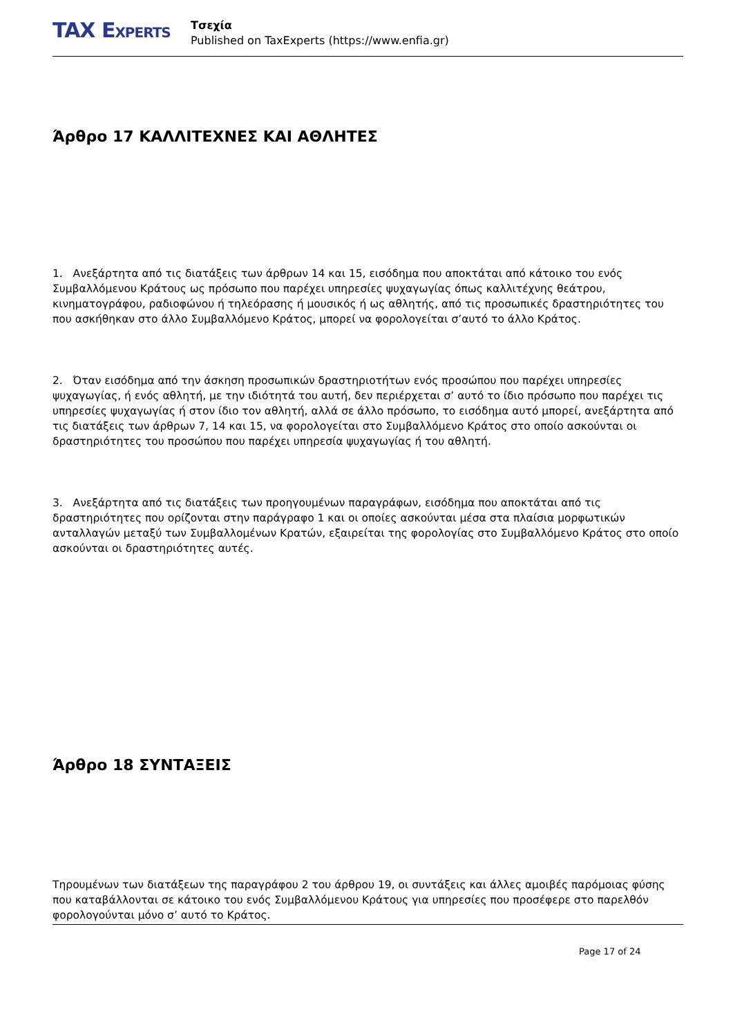TAX EXPERTS
Τσεχία
Published on TaxExperts (https://www.enfia.gr)
Άρθρο 17 ΚΑΛΛΙΤΕΧΝΕΣ ΚΑΙ ΑΘΛΗΤΕΣ
1. Ανεξάρτητα από τις διατάξεις των άρθρων 14 και 15, εισόδημα που αποκτάται από κάτοικο του ενός Συμβαλλόμενου Κράτους ως πρόσωπο που παρέχει υπηρεσίες ψυχαγωγίας όπως καλλιτέχνης θεάτρου, κινηματογράφου, ραδιοφώνου ή τηλεόρασης ή μουσικός ή ως αθλητής, από τις προσωπικές δραστηριότητες του που ασκήθηκαν στο άλλο Συμβαλλόμενο Κράτος, μπορεί να φορολογείται σ’αυτό το άλλο Κράτος.
2. Όταν εισόδημα από την άσκηση προσωπικών δραστηριοτήτων ενός προσώπου που παρέχει υπηρεσίες ψυχαγωγίας, ή ενός αθλητή, με την ιδιότητά του αυτή, δεν περιέρχεται σ’ αυτό το ίδιο πρόσωπο που παρέχει τις υπηρεσίες ψυχαγωγίας ή στον ίδιο τον αθλητή, αλλά σε άλλο πρόσωπο, το εισόδημα αυτό μπορεί, ανεξάρτητα από τις διατάξεις των άρθρων 7, 14 και 15, να φορολογείται στο Συμβαλλόμενο Κράτος στο οποίο ασκούνται οι δραστηριότητες του προσώπου που παρέχει υπηρεσία ψυχαγωγίας ή του αθλητή.
3. Ανεξάρτητα από τις διατάξεις των προηγουμένων παραγράφων, εισόδημα που αποκτάται από τις δραστηριότητες που ορίζονται στην παράγραφο 1 και οι οποίες ασκούνται μέσα στα πλαίσια μορφωτικών ανταλλαγών μεταξύ των Συμβαλλομένων Κρατών, εξαιρείται της φορολογίας στο Συμβαλλόμενο Κράτος στο οποίο ασκούνται οι δραστηριότητες αυτές.
Άρθρο 18 ΣΥΝΤΑΞΕΙΣ
Τηρουμένων των διατάξεων της παραγράφου 2 του άρθρου 19, οι συντάξεις και άλλες αμοιβές παρόμοιας φύσης που καταβάλλονται σε κάτοικο του ενός Συμβαλλόμενου Κράτους για υπηρεσίες που προσέφερε στο παρελθόν φορολογούνται μόνο σ’ αυτό το Κράτος.
Page 17 of 24